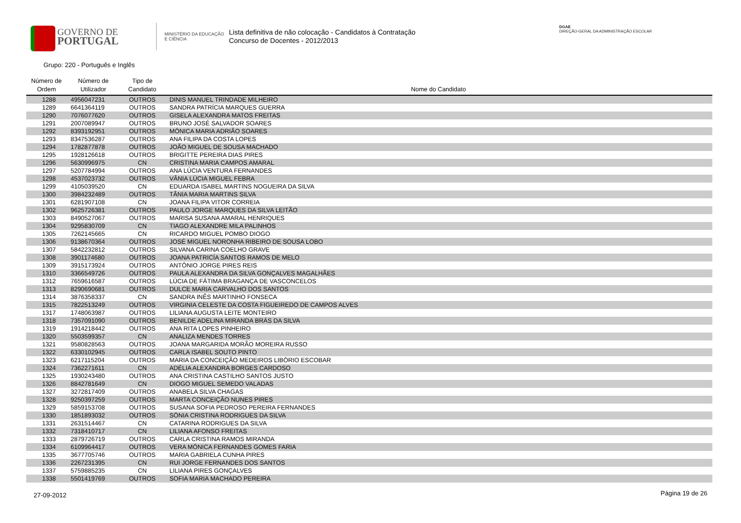GOVERNO DE
PORTUGAL
MINISTÉRIO DA EDUCAÇÃO
E CIÊNCIA
Lista definitiva de não colocação - Candidatos à Contratação
Concurso de Docentes - 2012/2013
DGAE
DIREÇÃO-GERAL DA ADMINISTRAÇÃO ESCOLAR
Grupo: 220 - Português e Inglês
| Número de Ordem | Número de Utilizador | Tipo de Candidato | Nome do Candidato |
| --- | --- | --- | --- |
| 1288 | 4956047231 | OUTROS | DINIS MANUEL TRINDADE MILHEIRO |
| 1289 | 6641364119 | OUTROS | SANDRA PATRÍCIA MARQUES GUERRA |
| 1290 | 7076077620 | OUTROS | GISELA ALEXANDRA MATOS FREITAS |
| 1291 | 2007089947 | OUTROS | BRUNO JOSÉ SALVADOR SOARES |
| 1292 | 8393192951 | OUTROS | MÓNICA MARIA ADRIÃO SOARES |
| 1293 | 8347536287 | OUTROS | ANA FILIPA DA COSTA LOPES |
| 1294 | 1782877878 | OUTROS | JOÃO MIGUEL DE SOUSA MACHADO |
| 1295 | 1928126618 | OUTROS | BRIGITTE PEREIRA DIAS PIRES |
| 1296 | 5630996975 | CN | CRISTINA MARIA CAMPOS AMARAL |
| 1297 | 5207784994 | OUTROS | ANA LÚCIA VENTURA FERNANDES |
| 1298 | 4537023732 | OUTROS | VÂNIA LÚCIA MIGUEL FEBRA |
| 1299 | 4105039520 | CN | EDUARDA ISABEL MARTINS NOGUEIRA DA SILVA |
| 1300 | 3984232489 | OUTROS | TÂNIA MARIA MARTINS SILVA |
| 1301 | 6281907108 | CN | JOANA FILIPA VITOR CORREIA |
| 1302 | 9625726381 | OUTROS | PAULO JORGE MARQUES DA SILVA LEITÃO |
| 1303 | 8490527067 | OUTROS | MARISA SUSANA AMARAL HENRIQUES |
| 1304 | 9295830709 | CN | TIAGO ALEXANDRE MILA PALINHOS |
| 1305 | 7262145665 | CN | RICARDO MIGUEL POMBO DIOGO |
| 1306 | 9138670364 | OUTROS | JOSÉ MIGUEL NORONHA RIBEIRO DE SOUSA LOBO |
| 1307 | 5842232812 | OUTROS | SILVANA CARINA COELHO GRAVE |
| 1308 | 3901174680 | OUTROS | JOANA PATRICÍA SANTOS RAMOS DE MELO |
| 1309 | 3915173924 | OUTROS | ANTÓNIO JORGE PIRES REIS |
| 1310 | 3366549726 | OUTROS | PAULA ALEXANDRA DA SILVA GONÇALVES MAGALHÃES |
| 1312 | 7659616587 | OUTROS | LÚCIA DE FÁTIMA BRAGANÇA DE VASCONCELOS |
| 1313 | 8290690681 | OUTROS | DULCE MARIA CARVALHO DOS SANTOS |
| 1314 | 3876358337 | CN | SANDRA INÊS MARTINHO FONSECA |
| 1315 | 7822513249 | OUTROS | VIRGINIA CELESTE DA COSTA FIGUEIREDO DE CAMPOS ALVES |
| 1317 | 1748063987 | OUTROS | LILIANA AUGUSTA LEITE MONTEIRO |
| 1318 | 7357091090 | OUTROS | BENILDE ADELINA MIRANDA BRÁS DA SILVA |
| 1319 | 1914218442 | OUTROS | ANA RITA LOPES PINHEIRO |
| 1320 | 5503599357 | CN | ANALIZA MENDES TORRES |
| 1321 | 9580828563 | OUTROS | JOANA MARGARIDA MORÃO MOREIRA RUSSO |
| 1322 | 6330102945 | OUTROS | CARLA ISABEL SOUTO PINTO |
| 1323 | 6217115204 | OUTROS | MARIA DA CONCEIÇÃO MEDEIROS LIBÓRIO ESCOBAR |
| 1324 | 7362271611 | CN | ADÉLIA ALEXANDRA BORGES CARDOSO |
| 1325 | 1930243480 | OUTROS | ANA CRISTINA CASTILHO SANTOS JUSTO |
| 1326 | 8842781649 | CN | DIOGO MIGUEL SEMEDO VALADAS |
| 1327 | 3272817409 | OUTROS | ANABELA SILVA CHAGAS |
| 1328 | 9250397259 | OUTROS | MARTA CONCEIÇÃO NUNES PIRES |
| 1329 | 5859153708 | OUTROS | SUSANA SOFIA PEDROSO PEREIRA FERNANDES |
| 1330 | 1851893032 | OUTROS | SÓNIA CRISTINA RODRIGUES DA SILVA |
| 1331 | 2631514467 | CN | CATARINA RODRIGUES DA SILVA |
| 1332 | 7318410717 | CN | LILIANA AFONSO FREITAS |
| 1333 | 2879726719 | OUTROS | CARLA CRISTINA RAMOS MIRANDA |
| 1334 | 6109964417 | OUTROS | VERA MÓNICA FERNANDES GOMES FARIA |
| 1335 | 3677705746 | OUTROS | MARIA GABRIELA CUNHA PIRES |
| 1336 | 2267231395 | CN | RUI JORGE FERNANDES DOS SANTOS |
| 1337 | 5759885235 | CN | LILIANA PIRES GONÇALVES |
| 1338 | 5501419769 | OUTROS | SOFIA MARIA MACHADO PEREIRA |
27-09-2012 Página 19 de 26